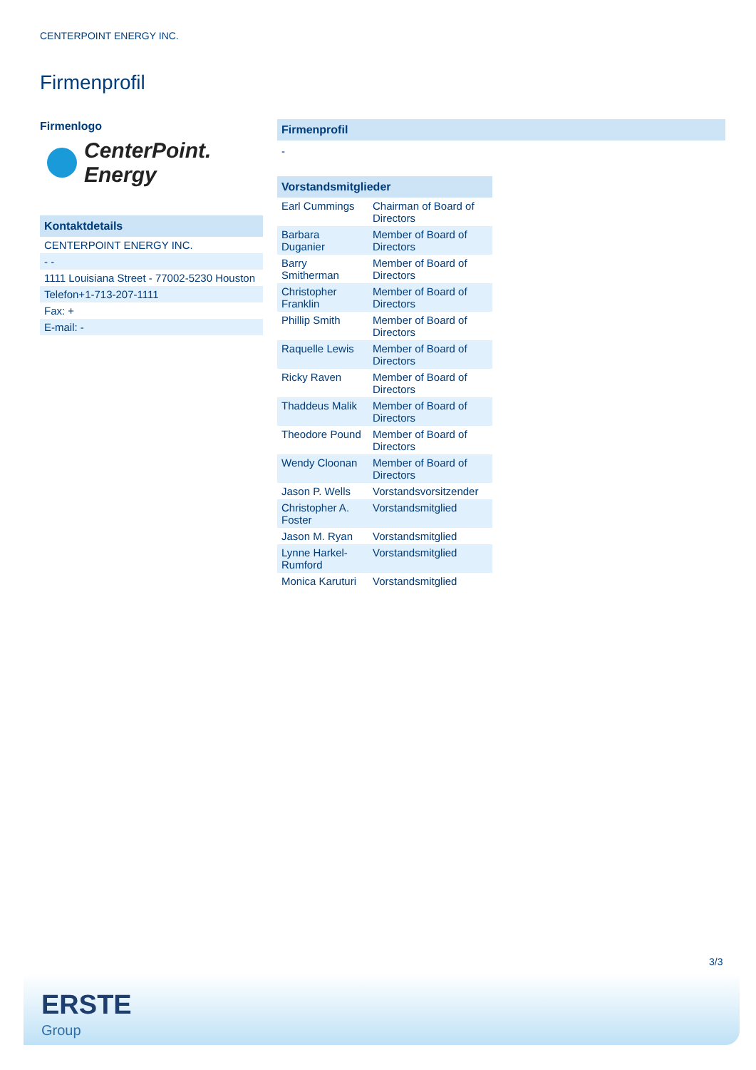CENTERPOINT ENERGY INC.
Firmenprofil
Firmenlogo
CenterPoint.
Energy
Kontaktdetails
| CENTERPOINT ENERGY INC. |
| - - |
| 1111 Louisiana Street - 77002-5230 Houston |
| Telefon+1-713-207-1111 |
| Fax: + |
| E-mail: - |
Firmenprofil
-
Vorstandsmitglieder
| Earl Cummings | Chairman of Board of Directors |
| Barbara Duganier | Member of Board of Directors |
| Barry Smitherman | Member of Board of Directors |
| Christopher Franklin | Member of Board of Directors |
| Phillip Smith | Member of Board of Directors |
| Raquelle Lewis | Member of Board of Directors |
| Ricky Raven | Member of Board of Directors |
| Thaddeus Malik | Member of Board of Directors |
| Theodore Pound | Member of Board of Directors |
| Wendy Cloonan | Member of Board of Directors |
| Jason P. Wells | Vorstandsvorsitzender |
| Christopher A. Foster | Vorstandsmitglied |
| Jason M. Ryan | Vorstandsmitglied |
| Lynne Harkel-Rumford | Vorstandsmitglied |
| Monica Karuturi | Vorstandsmitglied |
3/3
ERSTE
Group